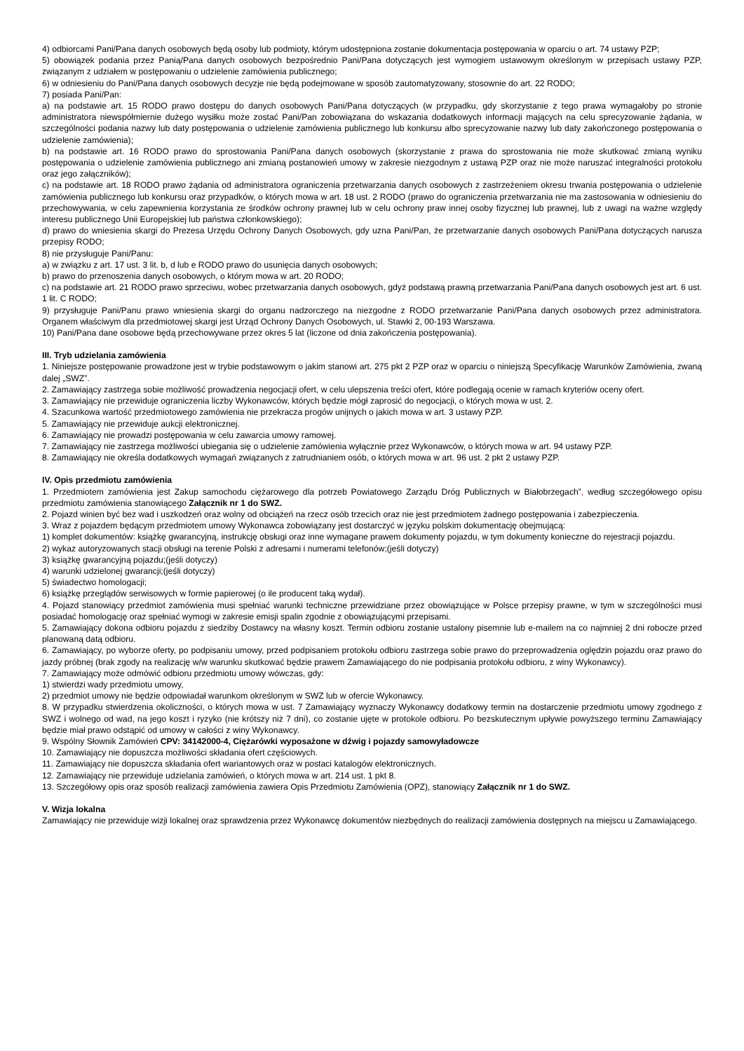4) odbiorcami Pani/Pana danych osobowych będą osoby lub podmioty, którym udostępniona zostanie dokumentacja postępowania w oparciu o art. 74 ustawy PZP;
5) obowiązek podania przez Panią/Pana danych osobowych bezpośrednio Pani/Pana dotyczących jest wymogiem ustawowym określonym w przepisach ustawy PZP, związanym z udziałem w postępowaniu o udzielenie zamówienia publicznego;
6) w odniesieniu do Pani/Pana danych osobowych decyzje nie będą podejmowane w sposób zautomatyzowany, stosownie do art. 22 RODO;
7) posiada Pani/Pan:
a) na podstawie art. 15 RODO prawo dostępu do danych osobowych Pani/Pana dotyczących (w przypadku, gdy skorzystanie z tego prawa wymagałoby po stronie administratora niewspółmiernie dużego wysiłku może zostać Pani/Pan zobowiązana do wskazania dodatkowych informacji mających na celu sprecyzowanie żądania, w szczególności podania nazwy lub daty postępowania o udzielenie zamówienia publicznego lub konkursu albo sprecyzowanie nazwy lub daty zakończonego postępowania o udzielenie zamówienia);
b) na podstawie art. 16 RODO prawo do sprostowania Pani/Pana danych osobowych (skorzystanie z prawa do sprostowania nie może skutkować zmianą wyniku postępowania o udzielenie zamówienia publicznego ani zmianą postanowień umowy w zakresie niezgodnym z ustawą PZP oraz nie może naruszać integralności protokołu oraz jego załączników);
c) na podstawie art. 18 RODO prawo żądania od administratora ograniczenia przetwarzania danych osobowych z zastrzeżeniem okresu trwania postępowania o udzielenie zamówienia publicznego lub konkursu oraz przypadków, o których mowa w art. 18 ust. 2 RODO (prawo do ograniczenia przetwarzania nie ma zastosowania w odniesieniu do przechowywania, w celu zapewnienia korzystania ze środków ochrony prawnej lub w celu ochrony praw innej osoby fizycznej lub prawnej, lub z uwagi na ważne względy interesu publicznego Unii Europejskiej lub państwa członkowskiego);
d) prawo do wniesienia skargi do Prezesa Urzędu Ochrony Danych Osobowych, gdy uzna Pani/Pan, że przetwarzanie danych osobowych Pani/Pana dotyczących narusza przepisy RODO;
8) nie przysługuje Pani/Panu:
a) w związku z art. 17 ust. 3 lit. b, d lub e RODO prawo do usunięcia danych osobowych;
b) prawo do przenoszenia danych osobowych, o którym mowa w art. 20 RODO;
c) na podstawie art. 21 RODO prawo sprzeciwu, wobec przetwarzania danych osobowych, gdyż podstawą prawną przetwarzania Pani/Pana danych osobowych jest art. 6 ust. 1 lit. C RODO;
9) przysługuje Pani/Panu prawo wniesienia skargi do organu nadzorczego na niezgodne z RODO przetwarzanie Pani/Pana danych osobowych przez administratora. Organem właściwym dla przedmiotowej skargi jest Urząd Ochrony Danych Osobowych, ul. Stawki 2, 00-193 Warszawa.
10) Pani/Pana dane osobowe będą przechowywane przez okres 5 lat (liczone od dnia zakończenia postępowania).
III. Tryb udzielania zamówienia
1. Niniejsze postępowanie prowadzone jest w trybie podstawowym o jakim stanowi art. 275 pkt 2 PZP oraz w oparciu o niniejszą Specyfikację Warunków Zamówienia, zwaną dalej „SWZ”.
2. Zamawiający zastrzega sobie możliwość prowadzenia negocjacji ofert, w celu ulepszenia treści ofert, które podlegają ocenie w ramach kryteriów oceny ofert.
3. Zamawiający nie przewiduje ograniczenia liczby Wykonawców, których będzie mógł zaprosić do negocjacji, o których mowa w ust. 2.
4. Szacunkowa wartość przedmiotowego zamówienia nie przekracza progów unijnych o jakich mowa w art. 3 ustawy PZP.
5. Zamawiający nie przewiduje aukcji elektronicznej.
6. Zamawiający nie prowadzi postępowania w celu zawarcia umowy ramowej.
7. Zamawiający nie zastrzega możliwości ubiegania się o udzielenie zamówienia wyłącznie przez Wykonawców, o których mowa w art. 94 ustawy PZP.
8. Zamawiający nie określa dodatkowych wymagań związanych z zatrudnianiem osób, o których mowa w art. 96 ust. 2 pkt 2 ustawy PZP.
IV. Opis przedmiotu zamówienia
1. Przedmiotem zamówienia jest Zakup samochodu ciężarowego dla potrzeb Powiatowego Zarządu Dróg Publicznych w Białobrzegach”, według szczegółowego opisu przedmiotu zamówienia stanowiącego Załącznik nr 1 do SWZ.
2. Pojazd winien być bez wad i uszkodzeń oraz wolny od obciążeń na rzecz osób trzecich oraz nie jest przedmiotem żadnego postępowania i zabezpieczenia.
3. Wraz z pojazdem będącym przedmiotem umowy Wykonawca zobowiązany jest dostarczyć w języku polskim dokumentację obejmującą:
1) komplet dokumentów: książkę gwarancyjną, instrukcję obsługi oraz inne wymagane prawem dokumenty pojazdu, w tym dokumenty konieczne do rejestracji pojazdu.
2) wykaz autoryzowanych stacji obsługi na terenie Polski z adresami i numerami telefonów;(jeśli dotyczy)
3) książkę gwarancyjną pojazdu;(jeśli dotyczy)
4) warunki udzielonej gwarancji;(jeśli dotyczy)
5) świadectwo homologacji;
6) książkę przeglądów serwisowych w formie papierowej (o ile producent taką wydał).
4. Pojazd stanowiący przedmiot zamówienia musi spełniać warunki techniczne przewidziane przez obowiązujące w Polsce przepisy prawne, w tym w szczególności musi posiadać homologację oraz spełniać wymogi w zakresie emisji spalin zgodnie z obowiązującymi przepisami.
5. Zamawiający dokona odbioru pojazdu z siedziby Dostawcy na własny koszt. Termin odbioru zostanie ustalony pisemnie lub e-mailem na co najmniej 2 dni robocze przed planowaną datą odbioru.
6. Zamawiający, po wyborze oferty, po podpisaniu umowy, przed podpisaniem protokołu odbioru zastrzega sobie prawo do przeprowadzenia oględzin pojazdu oraz prawo do jazdy próbnej (brak zgody na realizację w/w warunku skutkować będzie prawem Zamawiającego do nie podpisania protokołu odbioru, z winy Wykonawcy).
7. Zamawiający może odmówić odbioru przedmiotu umowy wówczas, gdy:
1) stwierdzi wady przedmiotu umowy,
2) przedmiot umowy nie będzie odpowiadał warunkom określonym w SWZ lub w ofercie Wykonawcy.
8. W przypadku stwierdzenia okoliczności, o których mowa w ust. 7 Zamawiający wyznaczy Wykonawcy dodatkowy termin na dostarczenie przedmiotu umowy zgodnego z SWZ i wolnego od wad, na jego koszt i ryzyko (nie krótszy niż 7 dni), co zostanie ujęte w protokole odbioru. Po bezskutecznym upływie powyższego terminu Zamawiający będzie miał prawo odstąpić od umowy w całości z winy Wykonawcy.
9. Wspólny Słownik Zamówień CPV: 34142000-4, Ciężarówki wyposażone w dźwig i pojazdy samowyładowcze
10. Zamawiający nie dopuszcza możliwości składania ofert częściowych.
11. Zamawiający nie dopuszcza składania ofert wariantowych oraz w postaci katalogów elektronicznych.
12. Zamawiający nie przewiduje udzielania zamówień, o których mowa w art. 214 ust. 1 pkt 8.
13. Szczegółowy opis oraz sposób realizacji zamówienia zawiera Opis Przedmiotu Zamówienia (OPZ), stanowiący Załącznik nr 1 do SWZ.
V. Wizja lokalna
Zamawiający nie przewiduje wizji lokalnej oraz sprawdzenia przez Wykonawcę dokumentów niezbędnych do realizacji zamówienia dostępnych na miejscu u Zamawiającego.